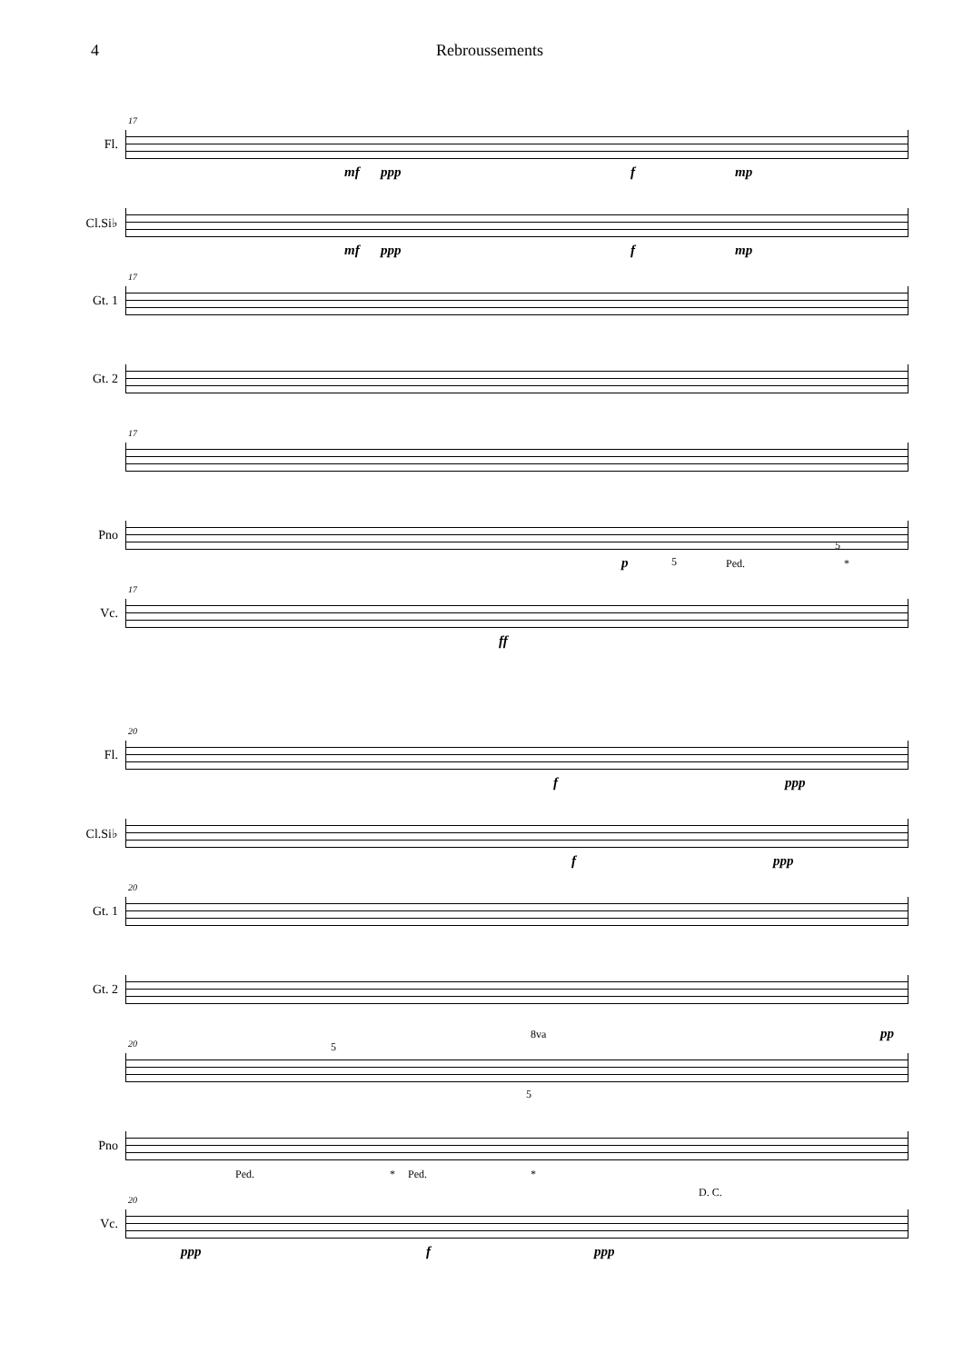4 Rebroussements
Fl.
17
mf ppp f mp
Cl.Si♭
mf ppp f mp
Gt. 1
17
Gt. 2
17
Pno
p 5 Ped.
5
*
Vc.
17
ff
Fl.
20
f ppp
Cl.Si♭
f ppp
Gt. 1
20
Gt. 2
20 5
8va pp
5
Pno
Ped. * Ped. *
Vc.
20
D. C.
ppp f ppp